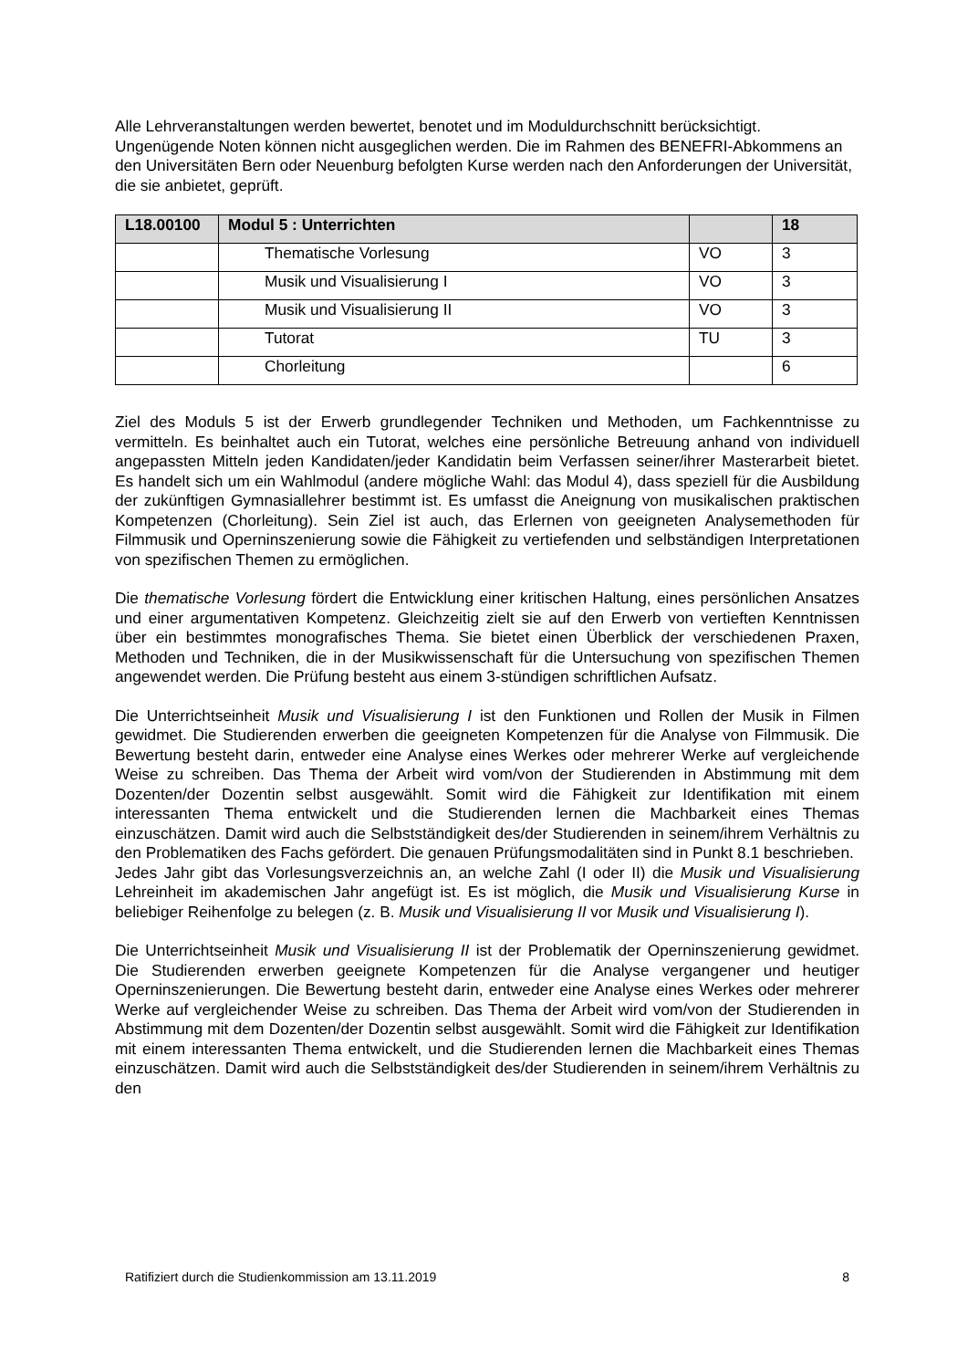Alle Lehrveranstaltungen werden bewertet, benotet und im Moduldurchschnitt berücksichtigt. Ungenügende Noten können nicht ausgeglichen werden. Die im Rahmen des BENEFRI-Abkommens an den Universitäten Bern oder Neuenburg befolgten Kurse werden nach den Anforderungen der Universität, die sie anbietet, geprüft.
| L18.00100 | Modul 5 : Unterrichten | | 18 |
| | Thematische Vorlesung | VO | 3 |
| | Musik und Visualisierung I | VO | 3 |
| | Musik und Visualisierung II | VO | 3 |
| | Tutorat | TU | 3 |
| | Chorleitung | | 6 |
Ziel des Moduls 5 ist der Erwerb grundlegender Techniken und Methoden, um Fachkenntnisse zu vermitteln. Es beinhaltet auch ein Tutorat, welches eine persönliche Betreuung anhand von individuell angepassten Mitteln jeden Kandidaten/jeder Kandidatin beim Verfassen seiner/ihrer Masterarbeit bietet. Es handelt sich um ein Wahlmodul (andere mögliche Wahl: das Modul 4), dass speziell für die Ausbildung der zukünftigen Gymnasiallehrer bestimmt ist. Es umfasst die Aneignung von musikalischen praktischen Kompetenzen (Chorleitung). Sein Ziel ist auch, das Erlernen von geeigneten Analysemethoden für Filmmusik und Operninszenierung sowie die Fähigkeit zu vertiefenden und selbständigen Interpretationen von spezifischen Themen zu ermöglichen.
Die thematische Vorlesung fördert die Entwicklung einer kritischen Haltung, eines persönlichen Ansatzes und einer argumentativen Kompetenz. Gleichzeitig zielt sie auf den Erwerb von vertieften Kenntnissen über ein bestimmtes monografisches Thema. Sie bietet einen Überblick der verschiedenen Praxen, Methoden und Techniken, die in der Musikwissenschaft für die Untersuchung von spezifischen Themen angewendet werden. Die Prüfung besteht aus einem 3-stündigen schriftlichen Aufsatz.
Die Unterrichtseinheit Musik und Visualisierung I ist den Funktionen und Rollen der Musik in Filmen gewidmet. Die Studierenden erwerben die geeigneten Kompetenzen für die Analyse von Filmmusik. Die Bewertung besteht darin, entweder eine Analyse eines Werkes oder mehrerer Werke auf vergleichende Weise zu schreiben. Das Thema der Arbeit wird vom/von der Studierenden in Abstimmung mit dem Dozenten/der Dozentin selbst ausgewählt. Somit wird die Fähigkeit zur Identifikation mit einem interessanten Thema entwickelt und die Studierenden lernen die Machbarkeit eines Themas einzuschätzen. Damit wird auch die Selbstständigkeit des/der Studierenden in seinem/ihrem Verhältnis zu den Problematiken des Fachs gefördert. Die genauen Prüfungsmodalitäten sind in Punkt 8.1 beschrieben.
Jedes Jahr gibt das Vorlesungsverzeichnis an, an welche Zahl (I oder II) die Musik und Visualisierung Lehreinheit im akademischen Jahr angefügt ist. Es ist möglich, die Musik und Visualisierung Kurse in beliebiger Reihenfolge zu belegen (z. B. Musik und Visualisierung II vor Musik und Visualisierung I).
Die Unterrichtseinheit Musik und Visualisierung II ist der Problematik der Operninszenierung gewidmet. Die Studierenden erwerben geeignete Kompetenzen für die Analyse vergangener und heutiger Operninszenierungen. Die Bewertung besteht darin, entweder eine Analyse eines Werkes oder mehrerer Werke auf vergleichender Weise zu schreiben. Das Thema der Arbeit wird vom/von der Studierenden in Abstimmung mit dem Dozenten/der Dozentin selbst ausgewählt. Somit wird die Fähigkeit zur Identifikation mit einem interessanten Thema entwickelt, und die Studierenden lernen die Machbarkeit eines Themas einzuschätzen. Damit wird auch die Selbstständigkeit des/der Studierenden in seinem/ihrem Verhältnis zu den
Ratifiziert durch die Studienkommission am 13.11.2019 8